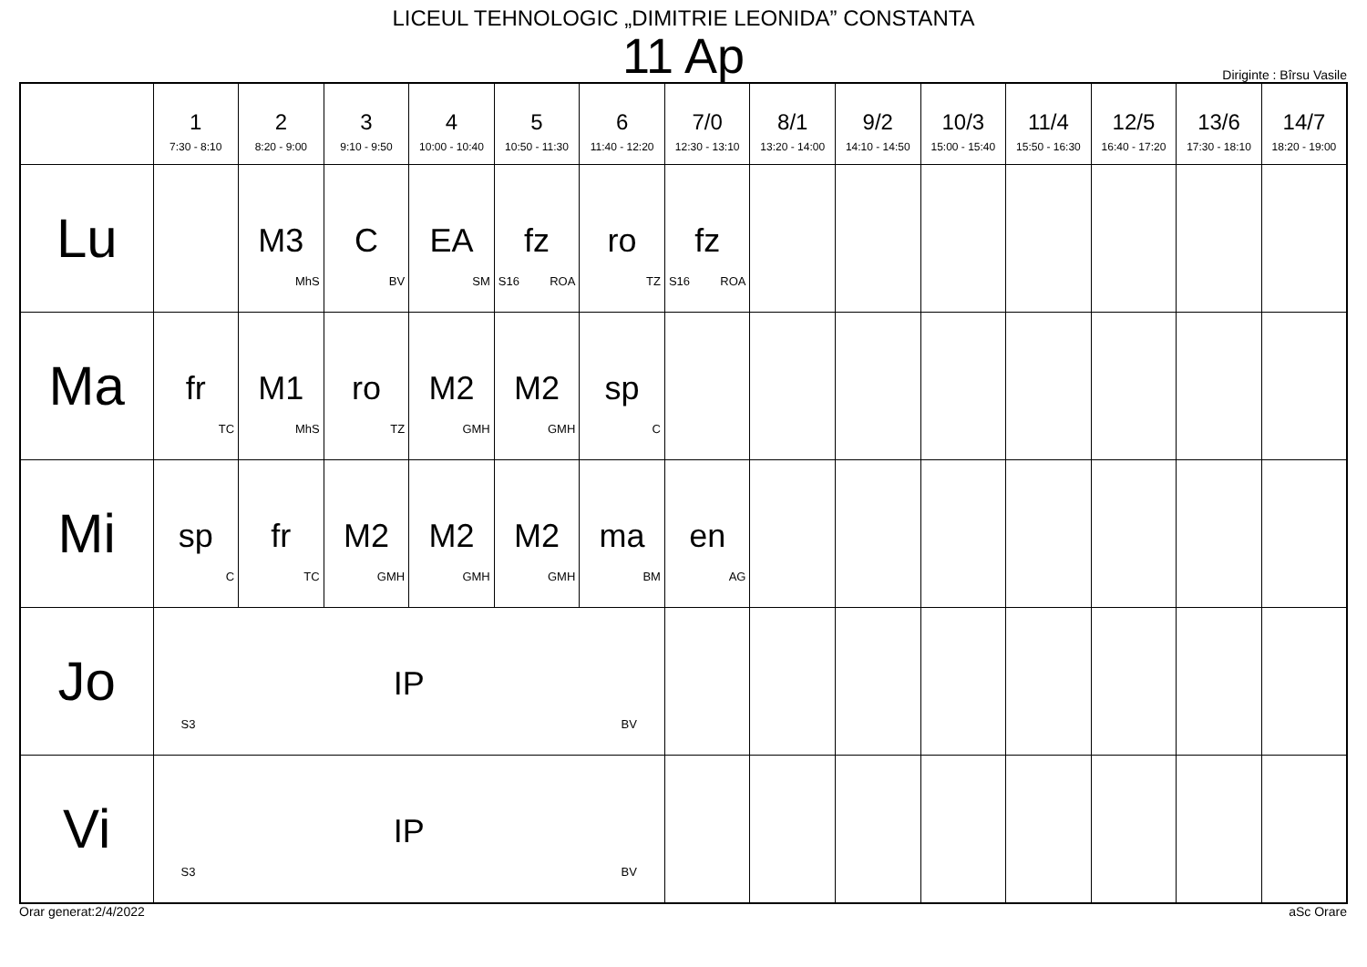LICEUL TEHNOLOGIC „DIMITRIE LEONIDA” CONSTANTA
11 Ap
Diriginte : Bîrsu Vasile
| | 1 7:30 - 8:10 | 2 8:20 - 9:00 | 3 9:10 - 9:50 | 4 10:00 - 10:40 | 5 10:50 - 11:30 | 6 11:40 - 12:20 | 7/0 12:30 - 13:10 | 8/1 13:20 - 14:00 | 9/2 14:10 - 14:50 | 10/3 15:00 - 15:40 | 11/4 15:50 - 16:30 | 12/5 16:40 - 17:20 | 13/6 17:30 - 18:10 | 14/7 18:20 - 19:00 |
| --- | --- | --- | --- | --- | --- | --- | --- | --- | --- | --- | --- | --- | --- | --- |
| Lu | | M3 MhS | C BV | EA SM | fz S16 ROA | ro TZ | fz S16 ROA | | | | | | | |
| Ma | fr TC | M1 MhS | ro TZ | M2 GMH | M2 GMH | sp C | | | | | | | | |
| Mi | sp C | fr TC | M2 GMH | M2 GMH | M2 GMH | ma BM | en AG | | | | | | | |
| Jo | IP S3 BV | | | | | | | | | | | | | |
| Vi | IP S3 BV | | | | | | | | | | | | | |
Orar generat:2/4/2022 aSc Orare